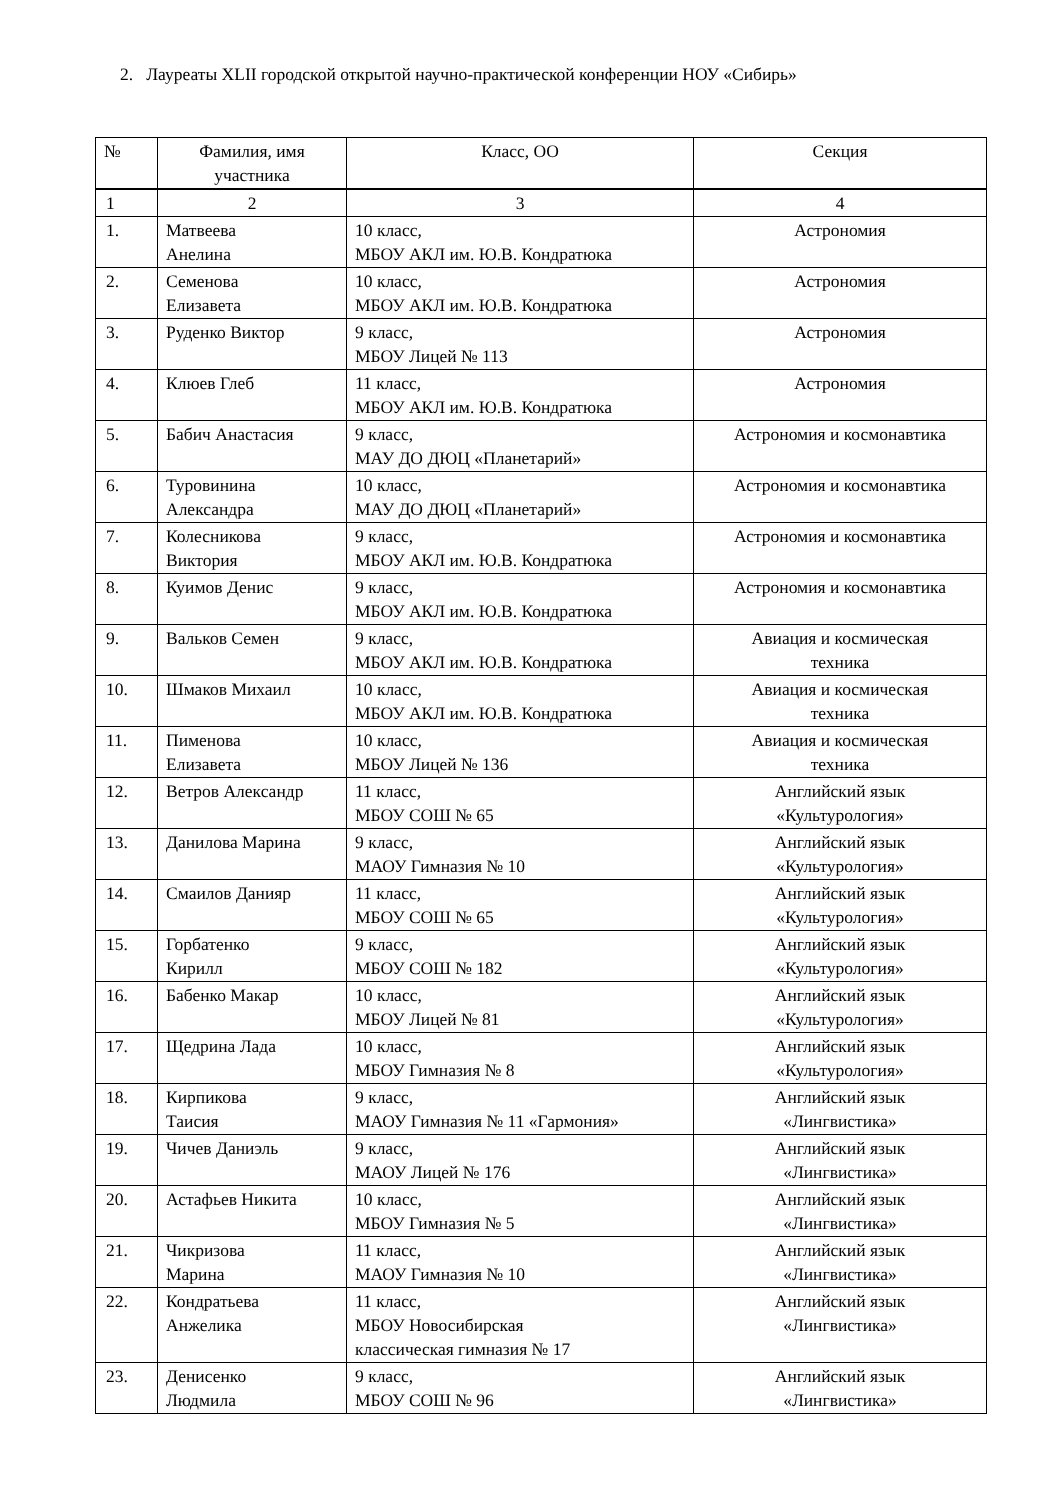2. Лауреаты XLII городской открытой научно-практической конференции НОУ «Сибирь»
| № | Фамилия, имя участника | Класс, ОО | Секция |
| --- | --- | --- | --- |
| 1 | 2 | 3 | 4 |
| 1. | Матвеева Анелина | 10 класс, МБОУ АКЛ им. Ю.В. Кондратюка | Астрономия |
| 2. | Семенова Елизавета | 10 класс, МБОУ АКЛ им. Ю.В. Кондратюка | Астрономия |
| 3. | Руденко Виктор | 9 класс, МБОУ Лицей № 113 | Астрономия |
| 4. | Клюев Глеб | 11 класс, МБОУ АКЛ им. Ю.В. Кондратюка | Астрономия |
| 5. | Бабич Анастасия | 9 класс, МАУ ДО ДЮЦ «Планетарий» | Астрономия и космонавтика |
| 6. | Туровинина Александра | 10 класс, МАУ ДО ДЮЦ «Планетарий» | Астрономия и космонавтика |
| 7. | Колесникова Виктория | 9 класс, МБОУ АКЛ им. Ю.В. Кондратюка | Астрономия и космонавтика |
| 8. | Куимов Денис | 9 класс, МБОУ АКЛ им. Ю.В. Кондратюка | Астрономия и космонавтика |
| 9. | Вальков Семен | 9 класс, МБОУ АКЛ им. Ю.В. Кондратюка | Авиация и космическая техника |
| 10. | Шмаков Михаил | 10 класс, МБОУ АКЛ им. Ю.В. Кондратюка | Авиация и космическая техника |
| 11. | Пименова Елизавета | 10 класс, МБОУ Лицей № 136 | Авиация и космическая техника |
| 12. | Ветров Александр | 11 класс, МБОУ СОШ № 65 | Английский язык «Культурология» |
| 13. | Данилова Марина | 9 класс, МАОУ Гимназия № 10 | Английский язык «Культурология» |
| 14. | Смаилов Данияр | 11 класс, МБОУ СОШ № 65 | Английский язык «Культурология» |
| 15. | Горбатенко Кирилл | 9 класс, МБОУ СОШ № 182 | Английский язык «Культурология» |
| 16. | Бабенко Макар | 10 класс, МБОУ Лицей № 81 | Английский язык «Культурология» |
| 17. | Щедрина Лада | 10 класс, МБОУ Гимназия № 8 | Английский язык «Культурология» |
| 18. | Кирпикова Таисия | 9 класс, МАОУ Гимназия № 11 «Гармония» | Английский язык «Лингвистика» |
| 19. | Чичев Даниэль | 9 класс, МАОУ Лицей № 176 | Английский язык «Лингвистика» |
| 20. | Астафьев Никита | 10 класс, МБОУ Гимназия № 5 | Английский язык «Лингвистика» |
| 21. | Чикризова Марина | 11 класс, МАОУ Гимназия № 10 | Английский язык «Лингвистика» |
| 22. | Кондратьева Анжелика | 11 класс, МБОУ Новосибирская классическая гимназия № 17 | Английский язык «Лингвистика» |
| 23. | Денисенко Людмила | 9 класс, МБОУ СОШ № 96 | Английский язык «Лингвистика» |